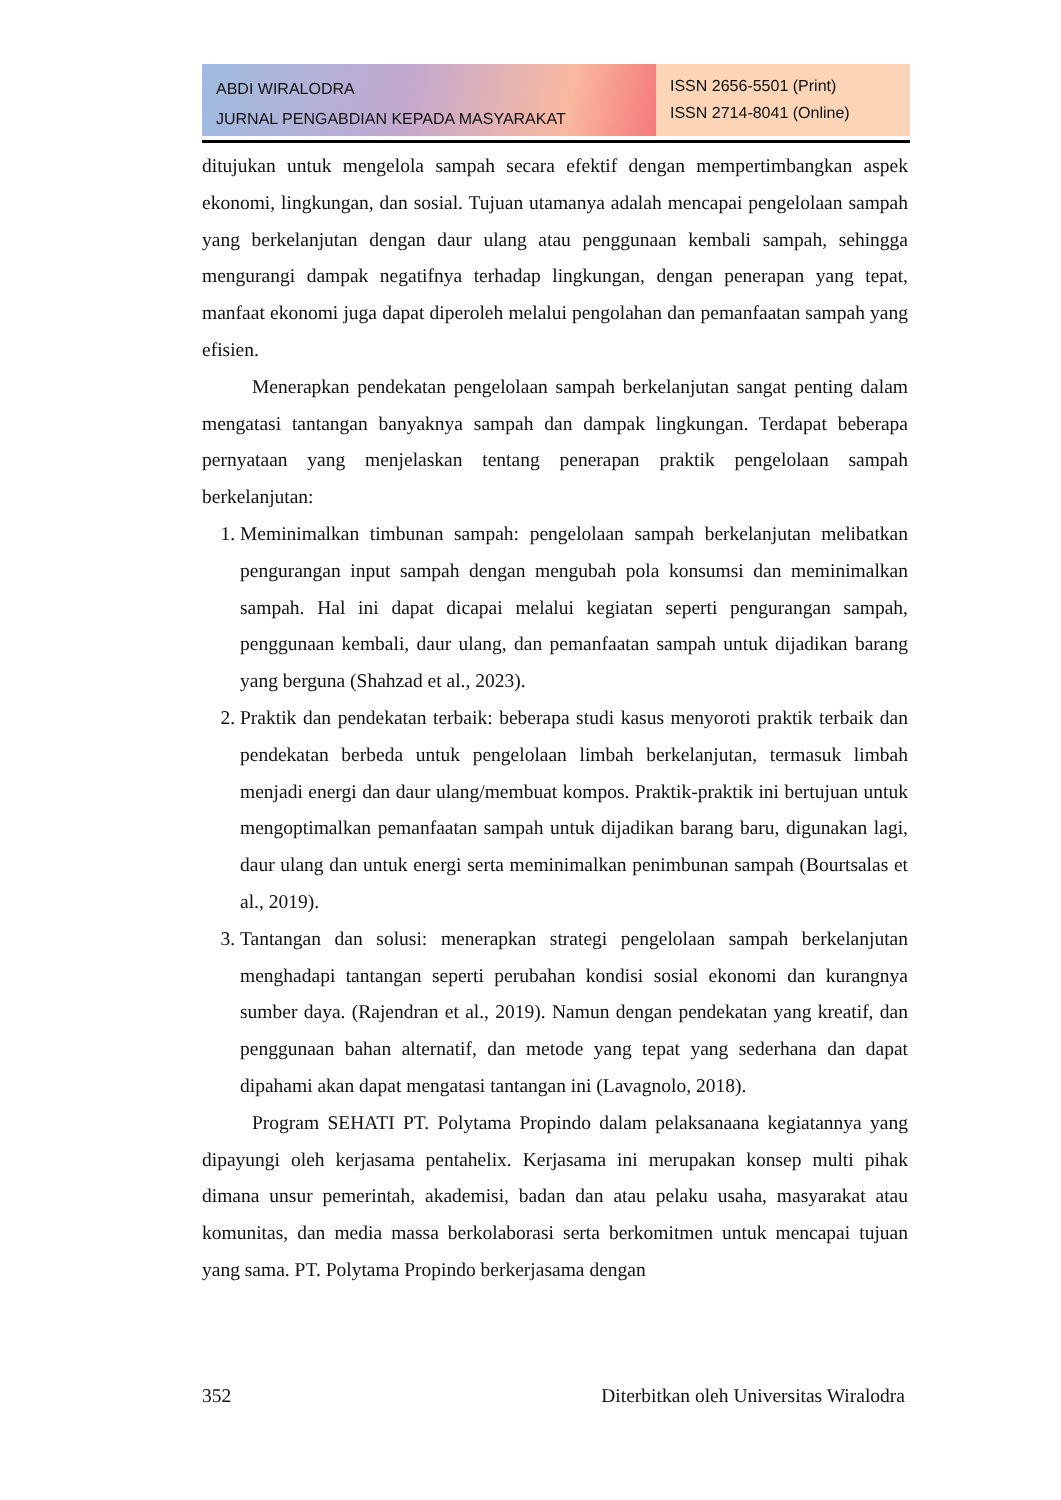ABDI WIRALODRA
JURNAL PENGABDIAN KEPADA MASYARAKAT
ISSN 2656-5501 (Print)
ISSN 2714-8041 (Online)
ditujukan untuk mengelola sampah secara efektif dengan mempertimbangkan aspek ekonomi, lingkungan, dan sosial. Tujuan utamanya adalah mencapai pengelolaan sampah yang berkelanjutan dengan daur ulang atau penggunaan kembali sampah, sehingga mengurangi dampak negatifnya terhadap lingkungan, dengan penerapan yang tepat, manfaat ekonomi juga dapat diperoleh melalui pengolahan dan pemanfaatan sampah yang efisien.
Menerapkan pendekatan pengelolaan sampah berkelanjutan sangat penting dalam mengatasi tantangan banyaknya sampah dan dampak lingkungan. Terdapat beberapa pernyataan yang menjelaskan tentang penerapan praktik pengelolaan sampah berkelanjutan:
1. Meminimalkan timbunan sampah: pengelolaan sampah berkelanjutan melibatkan pengurangan input sampah dengan mengubah pola konsumsi dan meminimalkan sampah. Hal ini dapat dicapai melalui kegiatan seperti pengurangan sampah, penggunaan kembali, daur ulang, dan pemanfaatan sampah untuk dijadikan barang yang berguna (Shahzad et al., 2023).
2. Praktik dan pendekatan terbaik: beberapa studi kasus menyoroti praktik terbaik dan pendekatan berbeda untuk pengelolaan limbah berkelanjutan, termasuk limbah menjadi energi dan daur ulang/membuat kompos. Praktik-praktik ini bertujuan untuk mengoptimalkan pemanfaatan sampah untuk dijadikan barang baru, digunakan lagi, daur ulang dan untuk energi serta meminimalkan penimbunan sampah (Bourtsalas et al., 2019).
3. Tantangan dan solusi: menerapkan strategi pengelolaan sampah berkelanjutan menghadapi tantangan seperti perubahan kondisi sosial ekonomi dan kurangnya sumber daya. (Rajendran et al., 2019). Namun dengan pendekatan yang kreatif, dan penggunaan bahan alternatif, dan metode yang tepat yang sederhana dan dapat dipahami akan dapat mengatasi tantangan ini (Lavagnolo, 2018).
Program SEHATI PT. Polytama Propindo dalam pelaksanaana kegiatannya yang dipayungi oleh kerjasama pentahelix. Kerjasama ini merupakan konsep multi pihak dimana unsur pemerintah, akademisi, badan dan atau pelaku usaha, masyarakat atau komunitas, dan media massa berkolaborasi serta berkomitmen untuk mencapai tujuan yang sama. PT. Polytama Propindo berkerjasama dengan
352 Diterbitkan oleh Universitas Wiralodra